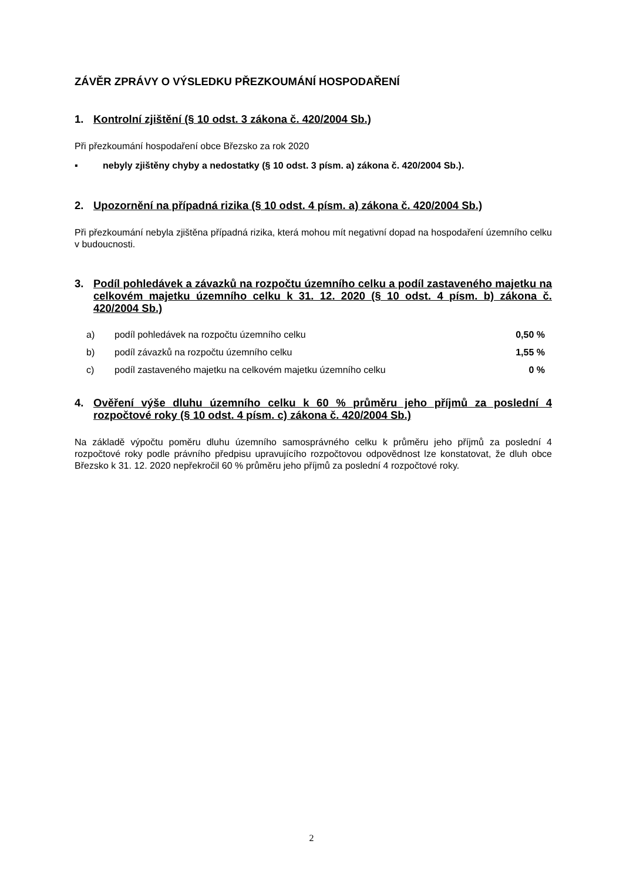ZÁVĚR ZPRÁVY O VÝSLEDKU PŘEZKOUMÁNÍ HOSPODAŘENÍ
1. Kontrolní zjištění (§ 10 odst. 3 zákona č. 420/2004 Sb.)
Při přezkoumání hospodaření obce Březsko za rok 2020
▪ nebyly zjištěny chyby a nedostatky (§ 10 odst. 3 písm. a) zákona č. 420/2004 Sb.).
2. Upozornění na případná rizika (§ 10 odst. 4 písm. a) zákona č. 420/2004 Sb.)
Při přezkoumání nebyla zjištěna případná rizika, která mohou mít negativní dopad na hospodaření územního celku v budoucnosti.
3. Podíl pohledávek a závazků na rozpočtu územního celku a podíl zastaveného majetku na celkovém majetku územního celku k 31. 12. 2020 (§ 10 odst. 4 písm. b) zákona č. 420/2004 Sb.)
| a) | podíl pohledávek na rozpočtu územního celku | 0,50 % |
| b) | podíl závazků na rozpočtu územního celku | 1,55 % |
| c) | podíl zastaveného majetku na celkovém majetku územního celku | 0 % |
4. Ověření výše dluhu územního celku k 60 % průměru jeho příjmů za poslední 4 rozpočtové roky (§ 10 odst. 4 písm. c) zákona č. 420/2004 Sb.)
Na základě výpočtu poměru dluhu územního samosprávného celku k průměru jeho příjmů za poslední 4 rozpočtové roky podle právního předpisu upravujícího rozpočtovou odpovědnost lze konstatovat, že dluh obce Březsko k 31. 12. 2020 nepřekročil 60 % průměru jeho příjmů za poslední 4 rozpočtové roky.
2